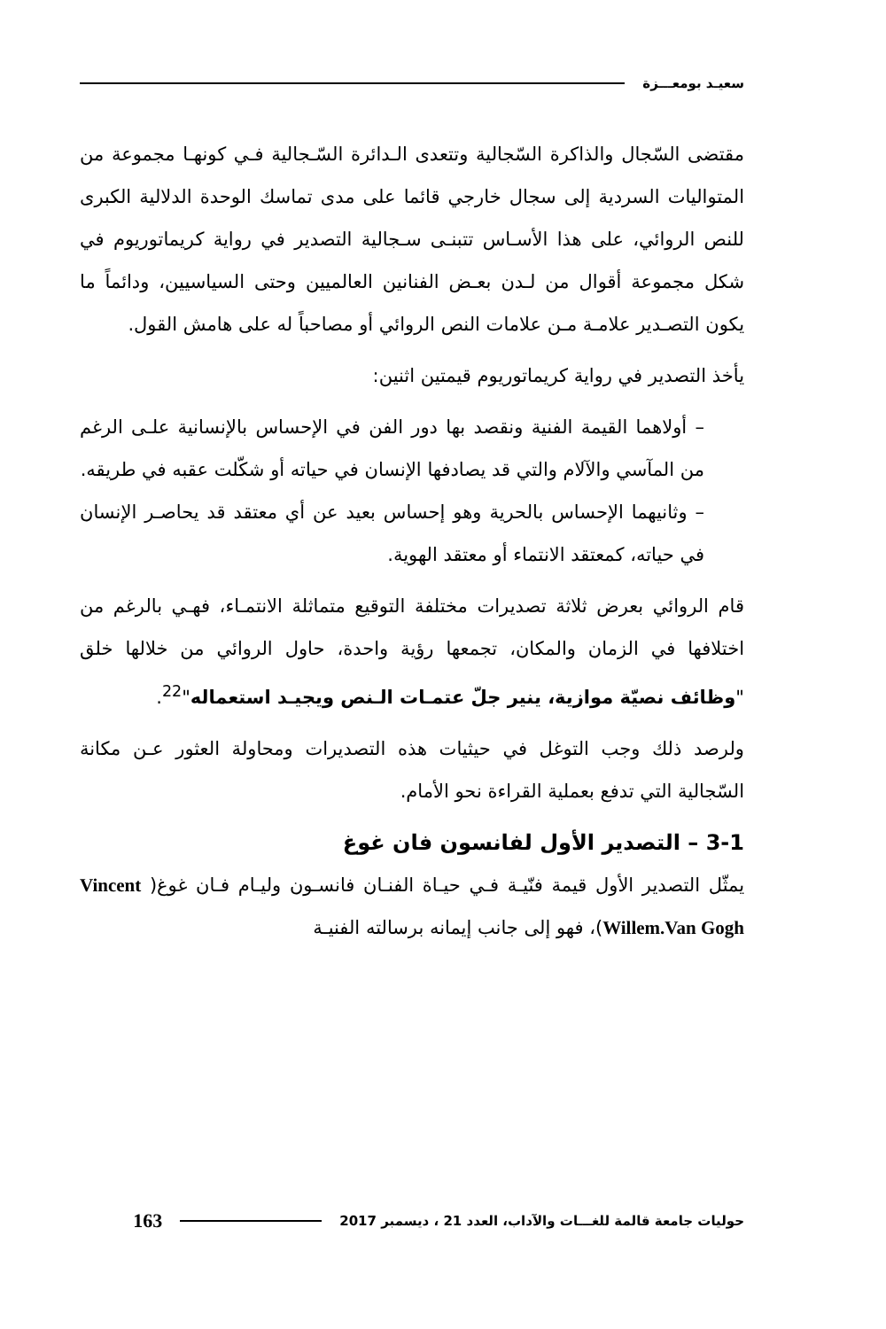سعيـد بومعـــزة
مقتضى السّجال والذاكرة السّجالية وتتعدى الـدائرة السّـجالية فـي كونهـا مجموعة من المتواليات السردية إلى سجال خارجي قائما على مدى تماسك الوحدة الدلالية الكبرى للنص الروائي، على هذا الأسـاس تتبنـى سـجالية التصدير في رواية كريماتوريوم في شكل مجموعة أقوال من لـدن بعـض الفنانين العالميين وحتى السياسيين، ودائماً ما يكون التصـدير علامـة مـن علامات النص الروائي أو مصاحباً له على هامش القول.
يأخذ التصدير في رواية كريماتوريوم قيمتين اثنين:
– أولاهما القيمة الفنية ونقصد بها دور الفن في الإحساس بالإنسانية علـى الرغم من المآسي والآلام والتي قد يصادفها الإنسان في حياته أو شكّلت عقبه في طريقه.
– وثانيهما الإحساس بالحرية وهو إحساس بعيد عن أي معتقد قد يحاصـر الإنسان في حياته، كمعتقد الانتماء أو معتقد الهوية.
قام الروائي بعرض ثلاثة تصديرات مختلفة التوقيع متماثلة الانتمـاء، فهـي بالرغم من اختلافها في الزمان والمكان، تجمعها رؤية واحدة، حاول الروائي من خلالها خلق "وظائف نصيّة موازية، ينير جلّ عتمـات الـنص ويجيـد استعماله"<sup>22</sup>.
ولرصد ذلك وجب التوغل في حيثيات هذه التصديرات ومحاولة العثور عـن مكانة السّجالية التي تدفع بعملية القراءة نحو الأمام.
3-1 – التصدير الأول لفانسون فان غوغ
يمثّل التصدير الأول قيمة فنّيـة فـي حيـاة الفنـان فانسـون وليـام فـان غوغ( Vincent Willem.Van Gogh)، فهو إلى جانب إيمانه برسالته الفنيـة
حوليات جامعة قالمة للغـــات والآداب، العدد 21 ، ديسمبر 2017 163